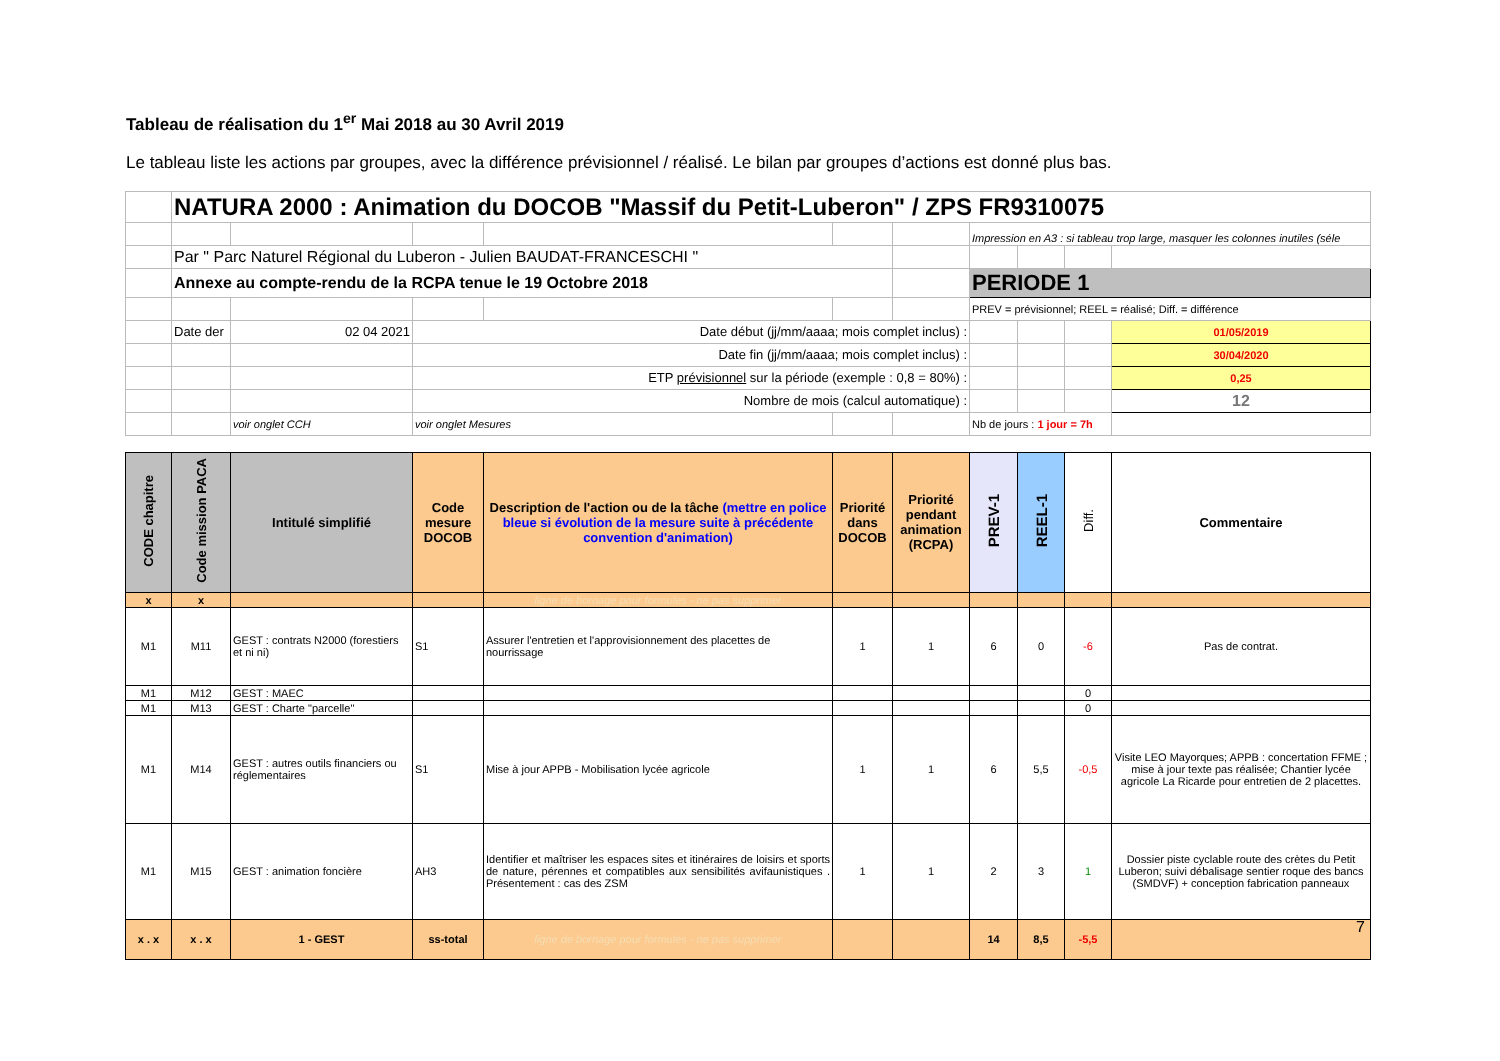Tableau de réalisation du 1<sup>er</sup> Mai 2018 au 30 Avril 2019
Le tableau liste les actions par groupes, avec la différence prévisionnel / réalisé. Le bilan par groupes d’actions est donné plus bas.
| | NATURA 2000 : Animation du DOCOB "Massif du Petit-Luberon" / ZPS FR9310075 | | | | | | | | | |
| | | | | | | | Impression en A3 : si tableau trop large, masquer les colonnes inutiles (séle | | | |
| | Par " Parc Naturel Régional du Luberon - Julien BAUDAT-FRANCESCHI " | | | | | | | | | |
| | Annexe au compte-rendu de la RCPA tenue le 19 Octobre 2018 | | | | | | PERIODE 1 | | | |
| | | | | | | | PREV = prévisionnel; REEL = réalisé; Diff. = différence | | | |
| | Date der | 02 04 2021 | Date début (jj/mm/aaaa; mois complet inclus) : | | | | | | | 01/05/2019 |
| | | | Date fin (jj/mm/aaaa; mois complet inclus) : | | | | | | | 30/04/2020 |
| | | | ETP prévisionnel sur la période (exemple : 0,8 = 80%) : | | | | | | | 0,25 |
| | | | Nombre de mois (calcul automatique) : | | | | | | | 12 |
| | | voir onglet CCH | voir onglet Mesures | | | | Nb de jours : 1 jour = 7h | | | |
| CODE chapitre | Code mission PACA | Intitulé simplifié | Code mesure DOCOB | Description de l'action ou de la tâche (mettre en police bleue si évolution de la mesure suite à précédente convention d'animation) | Priorité dans DOCOB | Priorité pendant animation (RCPA) | PREV-1 | REEL-1 | Diff. | Commentaire |
| --- | --- | --- | --- | --- | --- | --- | --- | --- | --- | --- |
| x | x | | | ligne de bornage pour formules - ne pas supprimer | | | | | | |
| M1 | M11 | GEST : contrats N2000 (forestiers et ni ni) | S1 | Assurer l'entretien et l'approvisionnement des placettes de nourrissage | 1 | 1 | 6 | 0 | -6 | Pas de contrat. |
| M1 | M12 | GEST : MAEC | | | | | | | 0 | |
| M1 | M13 | GEST : Charte "parcelle" | | | | | | | 0 | |
| M1 | M14 | GEST : autres outils financiers ou réglementaires | S1 | Mise à jour APPB - Mobilisation lycée agricole | 1 | 1 | 6 | 5,5 | -0,5 | Visite LEO Mayorques; APPB : concertation FFME ; mise à jour texte pas réalisée; Chantier lycée agricole La Ricarde pour entretien de 2 placettes. |
| M1 | M15 | GEST : animation foncière | AH3 | Identifier et maîtriser les espaces sites et itinéraires de loisirs et sports de nature, pérennes et compatibles aux sensibilités avifaunistiques . Présentement : cas des ZSM | 1 | 1 | 2 | 3 | 1 | Dossier piste cyclable route des crètes du Petit Luberon; suivi débalisage sentier roque des bancs (SMDVF) + conception fabrication panneaux |
| x . x | x . x | 1 - GEST | ss-total | ligne de bornage pour formules - ne pas supprimer | | | 14 | 8,5 | -5,5 | |
7